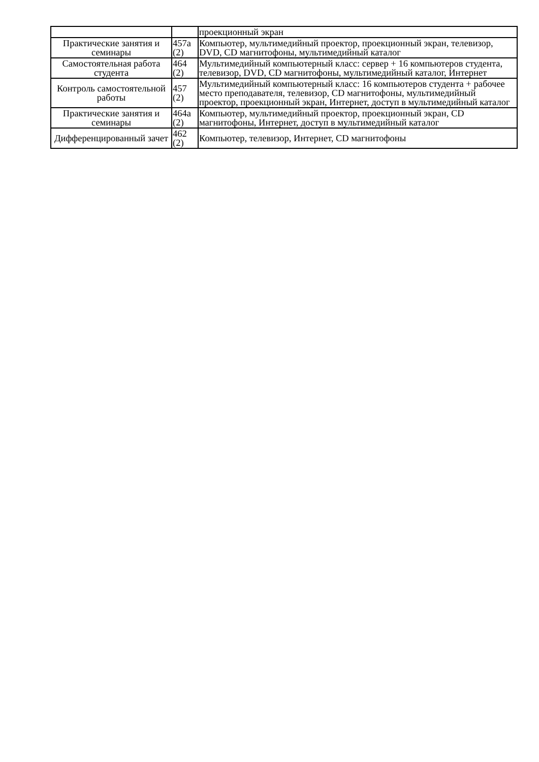| | | проекционный экран |
| Практические занятия и семинары | 457а (2) | Компьютер, мультимедийный проектор, проекционный экран, телевизор, DVD, CD магнитофоны, мультимедийный каталог |
| Самостоятельная работа студента | 464 (2) | Мультимедийный компьютерный класс: сервер + 16 компьютеров студента, телевизор, DVD, CD магнитофоны, мультимедийный каталог, Интернет |
| Контроль самостоятельной работы | 457 (2) | Мультимедийный компьютерный класс: 16 компьютеров студента + рабочее место преподавателя, телевизор, CD магнитофоны, мультимедийный проектор, проекционный экран, Интернет, доступ в мультимедийный каталог |
| Практические занятия и семинары | 464а (2) | Компьютер, мультимедийный проектор, проекционный экран, CD магнитофоны, Интернет, доступ в мультимедийный каталог |
| Дифференцированный зачет | 462 (2) | Компьютер, телевизор, Интернет, CD магнитофоны |